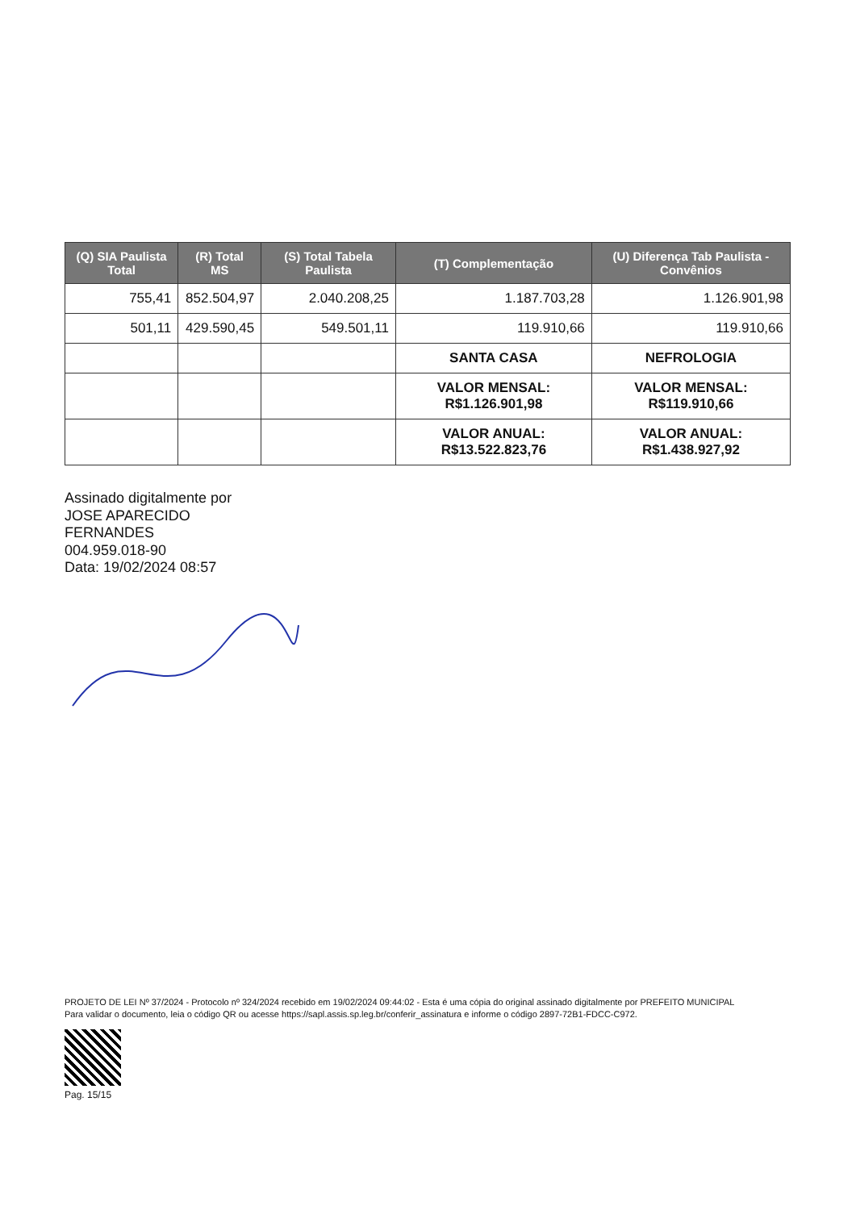| (Q) SIA Paulista Total | (R) Total MS | (S) Total Tabela Paulista | (T) Complementação | (U) Diferença Tab Paulista - Convênios |
| --- | --- | --- | --- | --- |
| 755,41 | 852.504,97 | 2.040.208,25 | 1.187.703,28 | 1.126.901,98 |
| 501,11 | 429.590,45 | 549.501,11 | 119.910,66 | 119.910,66 |
| | | | SANTA CASA | NEFROLOGIA |
| | | | VALOR MENSAL: R$1.126.901,98 | VALOR MENSAL: R$119.910,66 |
| | | | VALOR ANUAL: R$13.522.823,76 | VALOR ANUAL: R$1.438.927,92 |
Assinado digitalmente por
JOSE APARECIDO
FERNANDES
004.959.018-90
Data: 19/02/2024 08:57
PROJETO DE LEI Nº 37/2024 - Protocolo nº 324/2024 recebido em 19/02/2024 09:44:02 - Esta é uma cópia do original assinado digitalmente por PREFEITO MUNICIPAL
Para validar o documento, leia o código QR ou acesse https://sapl.assis.sp.leg.br/conferir_assinatura e informe o código 2897-72B1-FDCC-C972.
Pag. 15/15